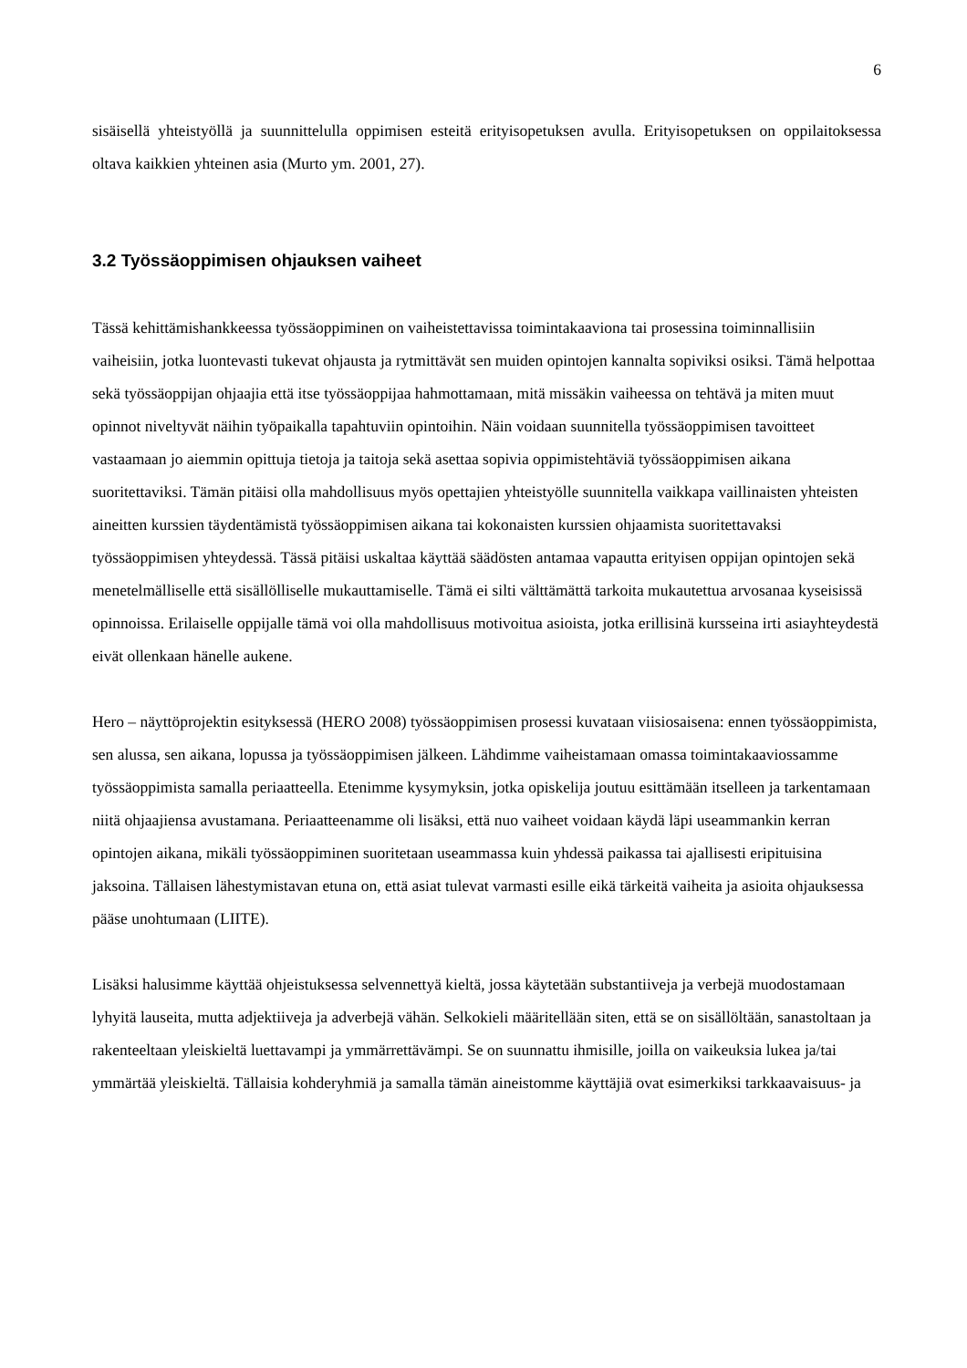6
sisäisellä yhteistyöllä ja suunnittelulla oppimisen esteitä erityisopetuksen avulla. Erityisopetuksen on oppilaitoksessa oltava kaikkien yhteinen asia (Murto ym. 2001, 27).
3.2 Työssäoppimisen ohjauksen vaiheet
Tässä kehittämishankkeessa työssäoppiminen on vaiheistettavissa toimintakaaviona tai prosessina toiminnallisiin vaiheisiin, jotka luontevasti tukevat ohjausta ja rytmittävät sen muiden opintojen kannalta sopiviksi osiksi. Tämä helpottaa sekä työssäoppijan ohjaajia että itse työssäoppijaa hahmottamaan, mitä missäkin vaiheessa on tehtävä ja miten muut opinnot niveltyvät näihin työpaikalla tapahtuviin opintoihin. Näin voidaan suunnitella työssäoppimisen tavoitteet vastaamaan jo aiemmin opittuja tietoja ja taitoja sekä asettaa sopivia oppimistehtäviä työssäoppimisen aikana suoritettaviksi. Tämän pitäisi olla mahdollisuus myös opettajien yhteistyölle suunnitella vaikkapa vaillinaisten yhteisten aineitten kurssien täydentämistä työssäoppimisen aikana tai kokonaisten kurssien ohjaamista suoritettavaksi työssäoppimisen yhteydessä. Tässä pitäisi uskaltaa käyttää säädösten antamaa vapautta erityisen oppijan opintojen sekä menetelmälliselle että sisällölliselle mukauttamiselle. Tämä ei silti välttämättä tarkoita mukautettua arvosanaa kyseisissä opinnoissa. Erilaiselle oppijalle tämä voi olla mahdollisuus motivoitua asioista, jotka erillisinä kursseina irti asiayhteydestä eivät ollenkaan hänelle aukene.
Hero – näyttöprojektin esityksessä (HERO 2008) työssäoppimisen prosessi kuvataan viisiosaisena: ennen työssäoppimista, sen alussa, sen aikana, lopussa ja työssäoppimisen jälkeen. Lähdimme vaiheistamaan omassa toimintakaaviossamme työssäoppimista samalla periaatteella. Etenimme kysymyksin, jotka opiskelija joutuu esittämään itselleen ja tarkentamaan niitä ohjaajiensa avustamana. Periaatteenamme oli lisäksi, että nuo vaiheet voidaan käydä läpi useammankin kerran opintojen aikana, mikäli työssäoppiminen suoritetaan useammassa kuin yhdessä paikassa tai ajallisesti eripituisina jaksoina. Tällaisen lähestymistavan etuna on, että asiat tulevat varmasti esille eikä tärkeitä vaiheita ja asioita ohjauksessa pääse unohtumaan (LIITE).
Lisäksi halusimme käyttää ohjeistuksessa selvennettyä kieltä, jossa käytetään substantiiveja ja verbejä muodostamaan lyhyitä lauseita, mutta adjektiiveja ja adverbejä vähän. Selkokieli määritellään siten, että se on sisällöltään, sanastoltaan ja rakenteeltaan yleiskieltä luettavampi ja ymmärrettävämpi. Se on suunnattu ihmisille, joilla on vaikeuksia lukea ja/tai ymmärtää yleiskieltä. Tällaisia kohderyhmiä ja samalla tämän aineistomme käyttäjiä ovat esimerkiksi tarkkaavaisuus- ja